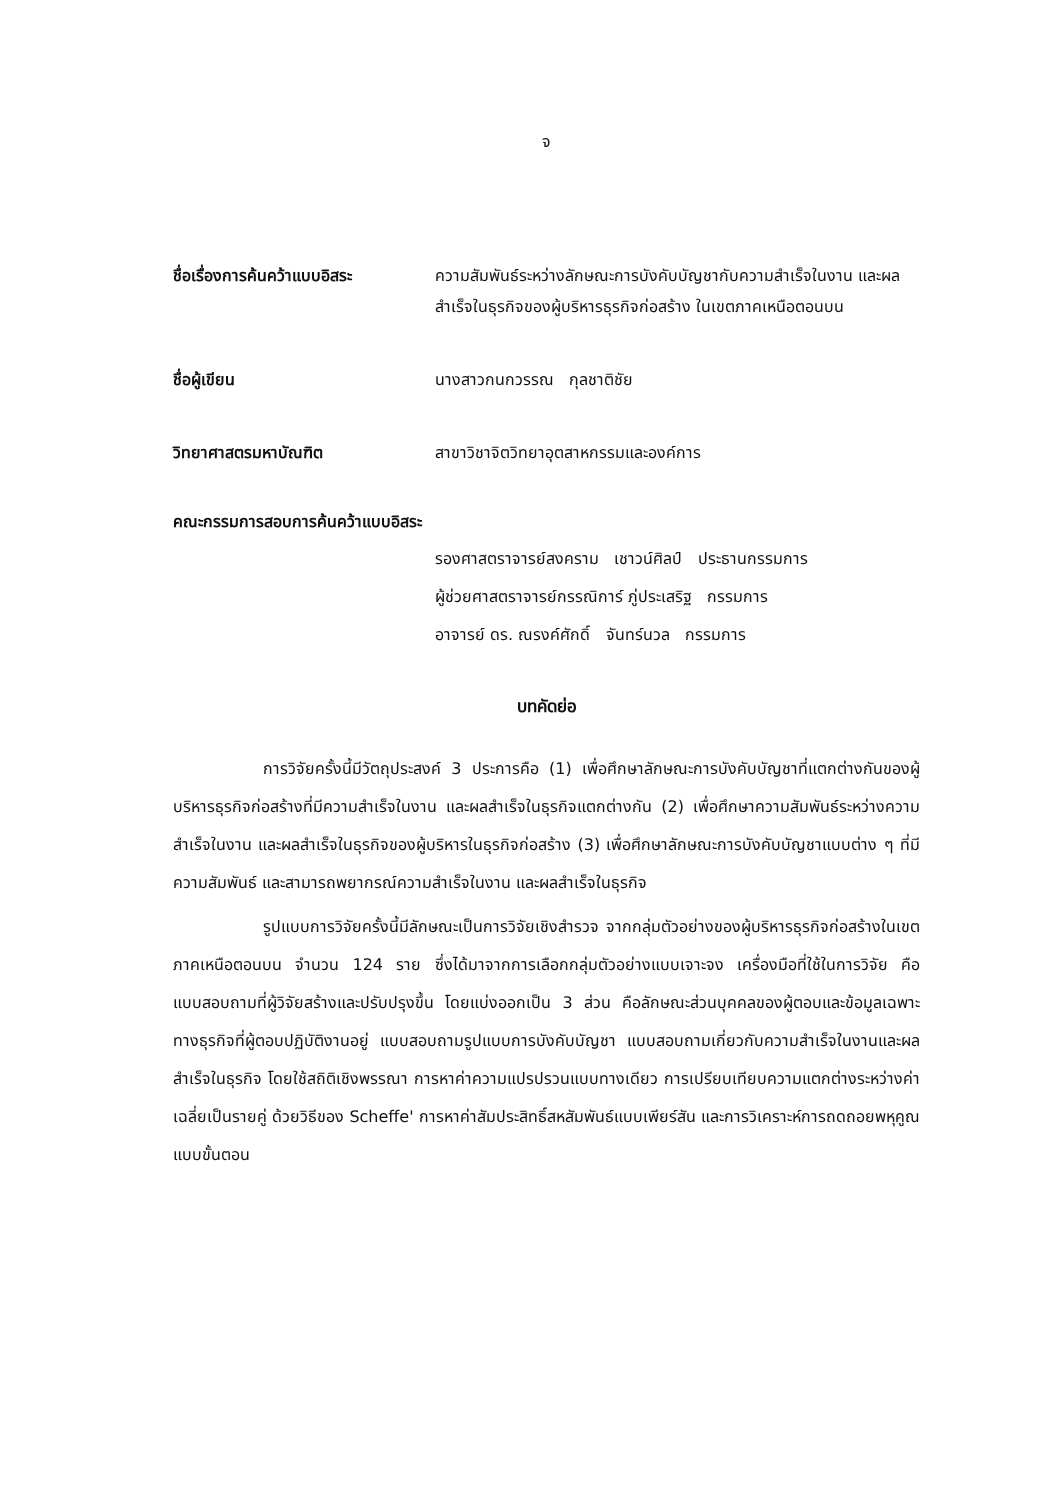จ
ชื่อเรื่องการค้นคว้าแบบอิสระ
ความสัมพันธ์ระหว่างลักษณะการบังคับบัญชากับความสำเร็จในงาน และผลสำเร็จในธุรกิจของผู้บริหารธุรกิจก่อสร้าง ในเขตภาคเหนือตอนบน
ชื่อผู้เขียน นางสาวกนกวรรณ กุลชาติชัย
วิทยาศาสตรมหาบัณฑิต สาขาวิชาจิตวิทยาอุตสาหกรรมและองค์การ
คณะกรรมการสอบการค้นคว้าแบบอิสระ
รองศาสตราจารย์สงคราม เชาวน์ศิลป์ ประธานกรรมการ
ผู้ช่วยศาสตราจารย์กรรณิการ์ ภู่ประเสริฐ กรรมการ
อาจารย์ ดร. ณรงค์ศักดิ์ จันทร์นวล กรรมการ
บทคัดย่อ
การวิจัยครั้งนี้มีวัตถุประสงค์ 3 ประการคือ (1) เพื่อศึกษาลักษณะการบังคับบัญชาที่แตกต่างกันของผู้บริหารธุรกิจก่อสร้างที่มีความสำเร็จในงาน และผลสำเร็จในธุรกิจแตกต่างกัน (2) เพื่อศึกษาความสัมพันธ์ระหว่างความสำเร็จในงาน และผลสำเร็จในธุรกิจของผู้บริหารในธุรกิจก่อสร้าง (3) เพื่อศึกษาลักษณะการบังคับบัญชาแบบต่าง ๆ ที่มีความสัมพันธ์ และสามารถพยากรณ์ความสำเร็จในงาน และผลสำเร็จในธุรกิจ
รูปแบบการวิจัยครั้งนี้มีลักษณะเป็นการวิจัยเชิงสำรวจ จากกลุ่มตัวอย่างของผู้บริหารธุรกิจก่อสร้างในเขตภาคเหนือตอนบน จำนวน 124 ราย ซึ่งได้มาจากการเลือกกลุ่มตัวอย่างแบบเจาะจง เครื่องมือที่ใช้ในการวิจัย คือแบบสอบถามที่ผู้วิจัยสร้างและปรับปรุงขึ้น โดยแบ่งออกเป็น 3 ส่วน คือลักษณะส่วนบุคคลของผู้ตอบและข้อมูลเฉพาะทางธุรกิจที่ผู้ตอบปฏิบัติงานอยู่ แบบสอบถามรูปแบบการบังคับบัญชา แบบสอบถามเกี่ยวกับความสำเร็จในงานและผลสำเร็จในธุรกิจ โดยใช้สถิติเชิงพรรณา การหาค่าความแปรปรวนแบบทางเดียว การเปรียบเทียบความแตกต่างระหว่างค่าเฉลี่ยเป็นรายคู่ ด้วยวิธีของ Scheffe' การหาค่าสัมประสิทธิ์สหสัมพันธ์แบบเพียร์สัน และการวิเคราะห์การถดถอยพหุคูณแบบขั้นตอน